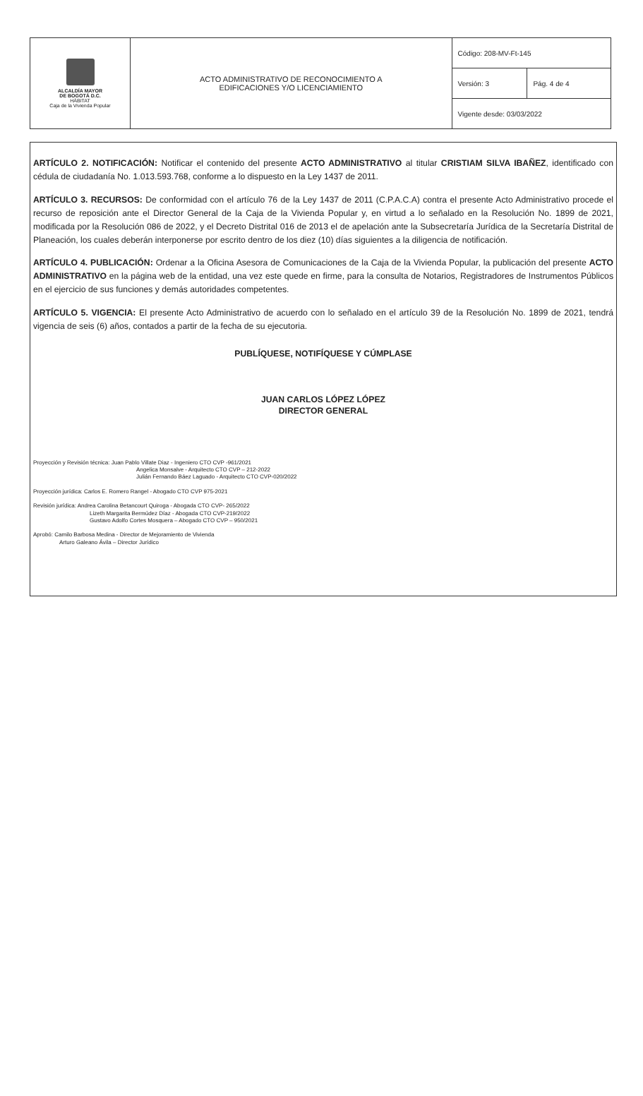| ALCALDÍA MAYOR DE BOGOTÁ D.C. HÁBITAT Caja de la Vivienda Popular | ACTO ADMINISTRATIVO DE RECONOCIMIENTO A EDIFICACIONES Y/O LICENCIAMIENTO | Código: 208-MV-Ft-145 | |
| | | Versión: 3 | Pág. 4 de 4 |
| | | Vigente desde: 03/03/2022 | |
ARTÍCULO 2. NOTIFICACIÓN: Notificar el contenido del presente ACTO ADMINISTRATIVO al titular CRISTIAM SILVA IBAÑEZ, identificado con cédula de ciudadanía No. 1.013.593.768, conforme a lo dispuesto en la Ley 1437 de 2011.
ARTÍCULO 3. RECURSOS: De conformidad con el artículo 76 de la Ley 1437 de 2011 (C.P.A.C.A) contra el presente Acto Administrativo procede el recurso de reposición ante el Director General de la Caja de la Vivienda Popular y, en virtud a lo señalado en la Resolución No. 1899 de 2021, modificada por la Resolución 086 de 2022, y el Decreto Distrital 016 de 2013 el de apelación ante la Subsecretaría Jurídica de la Secretaría Distrital de Planeación, los cuales deberán interponerse por escrito dentro de los diez (10) días siguientes a la diligencia de notificación.
ARTÍCULO 4. PUBLICACIÓN: Ordenar a la Oficina Asesora de Comunicaciones de la Caja de la Vivienda Popular, la publicación del presente ACTO ADMINISTRATIVO en la página web de la entidad, una vez este quede en firme, para la consulta de Notarios, Registradores de Instrumentos Públicos en el ejercicio de sus funciones y demás autoridades competentes.
ARTÍCULO 5. VIGENCIA: El presente Acto Administrativo de acuerdo con lo señalado en el artículo 39 de la Resolución No. 1899 de 2021, tendrá vigencia de seis (6) años, contados a partir de la fecha de su ejecutoria.
PUBLÍQUESE, NOTIFÍQUESE Y CÚMPLASE
JUAN CARLOS LÓPEZ LÓPEZ
DIRECTOR GENERAL
Proyección y Revisión técnica: Juan Pablo Villate Diaz - Ingeniero CTO CVP -961/2021
Angelica Monsalve - Arquitecto CTO CVP – 212-2022
Julián Fernando Báez Laguado - Arquitecto CTO CVP-020/2022
Proyección jurídica: Carlos E. Romero Rangel - Abogado CTO CVP 975-2021
Revisión jurídica: Andrea Carolina Betancourt Quiroga - Abogada CTO CVP- 265/2022
Lizeth Margarita Bermúdez Díaz - Abogada CTO CVP-219/2022
Gustavo Adolfo Cortes Mosquera – Abogado CTO CVP – 950/2021
Aprobó: Camilo Barbosa Medina - Director de Mejoramiento de Vivienda
Arturo Galeano Ávila – Director Jurídico